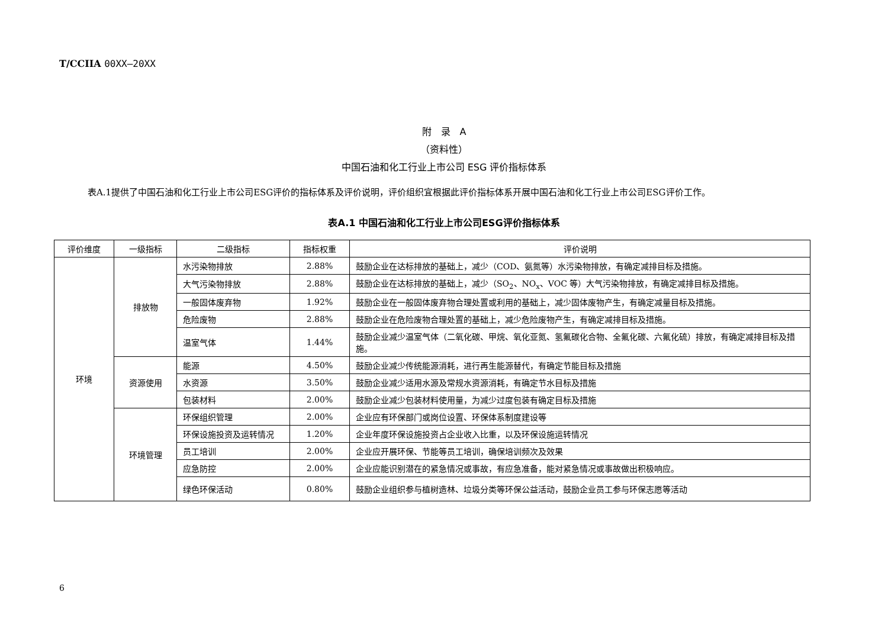T/CCIIA 00XX—20XX
附　录　A
（资料性）
中国石油和化工行业上市公司 ESG 评价指标体系
表A.1提供了中国石油和化工行业上市公司ESG评价的指标体系及评价说明，评价组织宜根据此评价指标体系开展中国石油和化工行业上市公司ESG评价工作。
表A.1 中国石油和化工行业上市公司ESG评价指标体系
| 评价维度 | 一级指标 | 二级指标 | 指标权重 | 评价说明 |
| --- | --- | --- | --- | --- |
| 环境 | 排放物 | 水污染物排放 | 2.88% | 鼓励企业在达标排放的基础上，减少（COD、氨氮等）水污染物排放，有确定减排目标及措施。 |
| | | 大气污染物排放 | 2.88% | 鼓励企业在达标排放的基础上，减少（SO<sub>2</sub>、NO<sub>x</sub>、VOC 等）大气污染物排放，有确定减排目标及措施。 |
| | | 一般固体废弃物 | 1.92% | 鼓励企业在一般固体废弃物合理处置或利用的基础上，减少固体废物产生，有确定减量目标及措施。 |
| | | 危险废物 | 2.88% | 鼓励企业在危险废物合理处置的基础上，减少危险废物产生，有确定减排目标及措施。 |
| | | 温室气体 | 1.44% | 鼓励企业减少温室气体（二氧化碳、甲烷、氧化亚氮、氢氟碳化合物、全氟化碳、六氟化硫）排放，有确定减排目标及措施。 |
| | 资源使用 | 能源 | 4.50% | 鼓励企业减少传统能源消耗，进行再生能源替代，有确定节能目标及措施 |
| | | 水资源 | 3.50% | 鼓励企业减少适用水源及常规水资源消耗，有确定节水目标及措施 |
| | | 包装材料 | 2.00% | 鼓励企业减少包装材料使用量，为减少过度包装有确定目标及措施 |
| | 环境管理 | 环保组织管理 | 2.00% | 企业应有环保部门或岗位设置、环保体系制度建设等 |
| | | 环保设施投资及运转情况 | 1.20% | 企业年度环保设施投资占企业收入比重，以及环保设施运转情况 |
| | | 员工培训 | 2.00% | 企业应开展环保、节能等员工培训，确保培训频次及效果 |
| | | 应急防控 | 2.00% | 企业应能识别潜在的紧急情况或事故，有应急准备，能对紧急情况或事故做出积极响应。 |
| | | 绿色环保活动 | 0.80% | 鼓励企业组织参与植树造林、垃圾分类等环保公益活动，鼓励企业员工参与环保志愿等活动 |
6